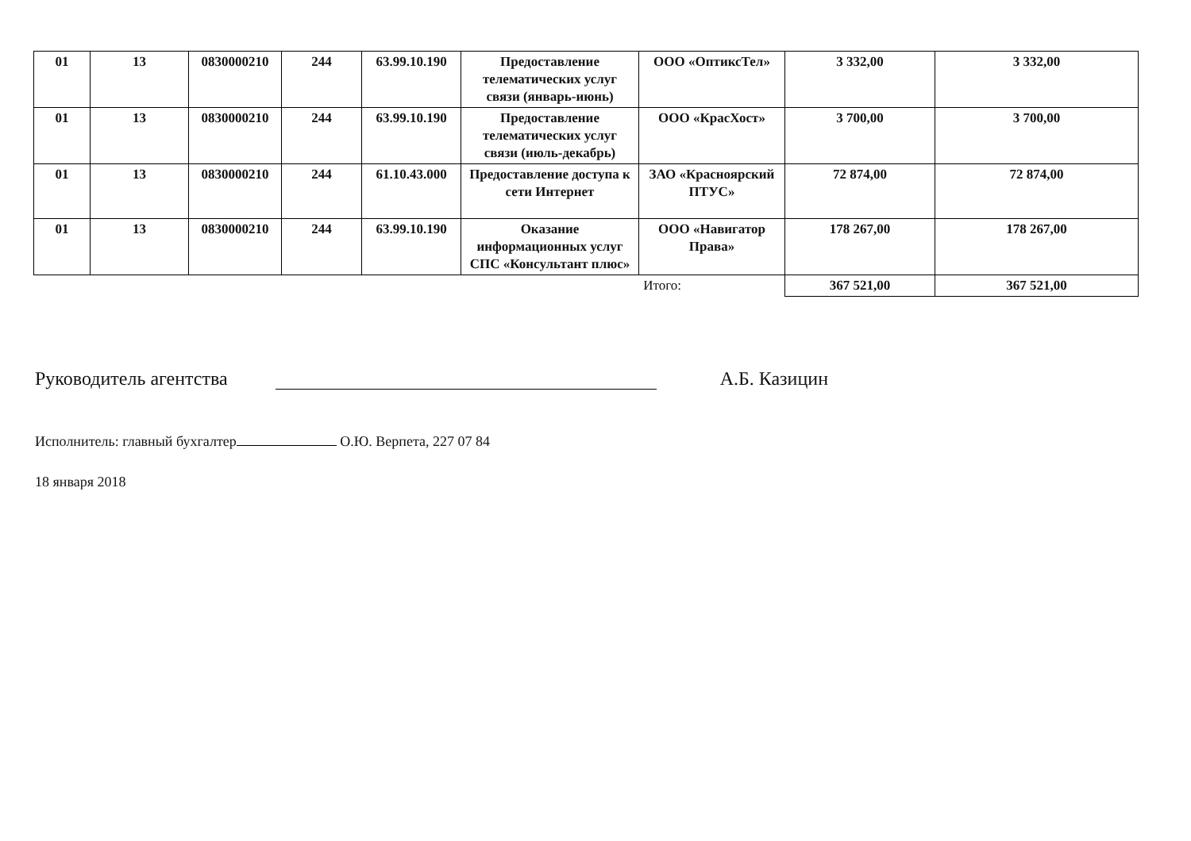| 01 | 13 | 0830000210 | 244 | 63.99.10.190 | Предоставление телематических услуг связи (январь-июнь) | ООО «ОптиксТел» | 3 332,00 | 3 332,00 |
| 01 | 13 | 0830000210 | 244 | 63.99.10.190 | Предоставление телематических услуг связи (июль-декабрь) | ООО «КрасХост» | 3 700,00 | 3 700,00 |
| 01 | 13 | 0830000210 | 244 | 61.10.43.000 | Предоставление доступа к сети Интернет | ЗАО «Красноярский ПТУС» | 72 874,00 | 72 874,00 |
| 01 | 13 | 0830000210 | 244 | 63.99.10.190 | Оказание информационных услуг СПС «Консультант плюс» | ООО «Навигатор Права» | 178 267,00 | 178 267,00 |
| Итого: | | | | | | | 367 521,00 | 367 521,00 |
Руководитель агентства А.Б. Казицин
Исполнитель: главный бухгалтер О.Ю. Верпета, 227 07 84
18 января 2018